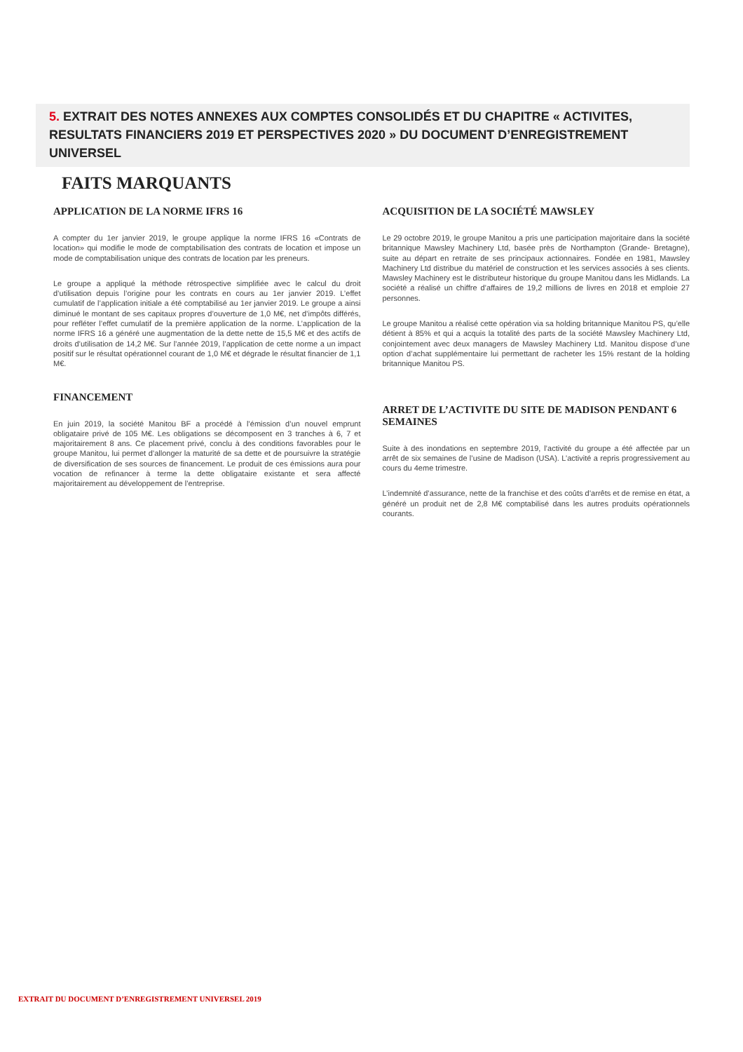5. EXTRAIT DES NOTES ANNEXES AUX COMPTES CONSOLIDÉS ET DU CHAPITRE « ACTIVITES, RESULTATS FINANCIERS 2019 ET PERSPECTIVES 2020 » DU DOCUMENT D’ENREGISTREMENT UNIVERSEL
FAITS MARQUANTS
APPLICATION DE LA NORME IFRS 16
A compter du 1er janvier 2019, le groupe applique la norme IFRS 16 «Contrats de location» qui modifie le mode de comptabilisation des contrats de location et impose un mode de comptabilisation unique des contrats de location par les preneurs.
Le groupe a appliqué la méthode rétrospective simplifiée avec le calcul du droit d’utilisation depuis l’origine pour les contrats en cours au 1er janvier 2019. L’effet cumulatif de l’application initiale a été comptabilisé au 1er janvier 2019. Le groupe a ainsi diminué le montant de ses capitaux propres d’ouverture de 1,0 M€, net d’impôts différés, pour refléter l’effet cumulatif de la première application de la norme. L’application de la norme IFRS 16 a généré une augmentation de la dette nette de 15,5 M€ et des actifs de droits d’utilisation de 14,2 M€. Sur l’année 2019, l’application de cette norme a un impact positif sur le résultat opérationnel courant de 1,0 M€ et dégrade le résultat financier de 1,1 M€.
FINANCEMENT
En juin 2019, la société Manitou BF a procédé à l’émission d’un nouvel emprunt obligataire privé de 105 M€. Les obligations se décomposent en 3 tranches à 6, 7 et majoritairement 8 ans. Ce placement privé, conclu à des conditions favorables pour le groupe Manitou, lui permet d’allonger la maturité de sa dette et de poursuivre la stratégie de diversification de ses sources de financement. Le produit de ces émissions aura pour vocation de refinancer à terme la dette obligataire existante et sera affecté majoritairement au développement de l’entreprise.
ACQUISITION DE LA SOCIÉTÉ MAWSLEY
Le 29 octobre 2019, le groupe Manitou a pris une participation majoritaire dans la société britannique Mawsley Machinery Ltd, basée près de Northampton (Grande- Bretagne), suite au départ en retraite de ses principaux actionnaires. Fondée en 1981, Mawsley Machinery Ltd distribue du matériel de construction et les services associés à ses clients. Mawsley Machinery est le distributeur historique du groupe Manitou dans les Midlands. La société a réalisé un chiffre d’affaires de 19,2 millions de livres en 2018 et emploie 27 personnes.
Le groupe Manitou a réalisé cette opération via sa holding britannique Manitou PS, qu’elle détient à 85% et qui a acquis la totalité des parts de la société Mawsley Machinery Ltd, conjointement avec deux managers de Mawsley Machinery Ltd. Manitou dispose d’une option d’achat supplémentaire lui permettant de racheter les 15% restant de la holding britannique Manitou PS.
ARRET DE L’ACTIVITE DU SITE DE MADISON PENDANT 6 SEMAINES
Suite à des inondations en septembre 2019, l’activité du groupe a été affectée par un arrêt de six semaines de l’usine de Madison (USA). L’activité a repris progressivement au cours du 4eme trimestre.
L’indemnité d’assurance, nette de la franchise et des coûts d’arrêts et de remise en état, a généré un produit net de 2,8 M€ comptabilisé dans les autres produits opérationnels courants.
EXTRAIT DU DOCUMENT D’ENREGISTREMENT UNIVERSEL 2019